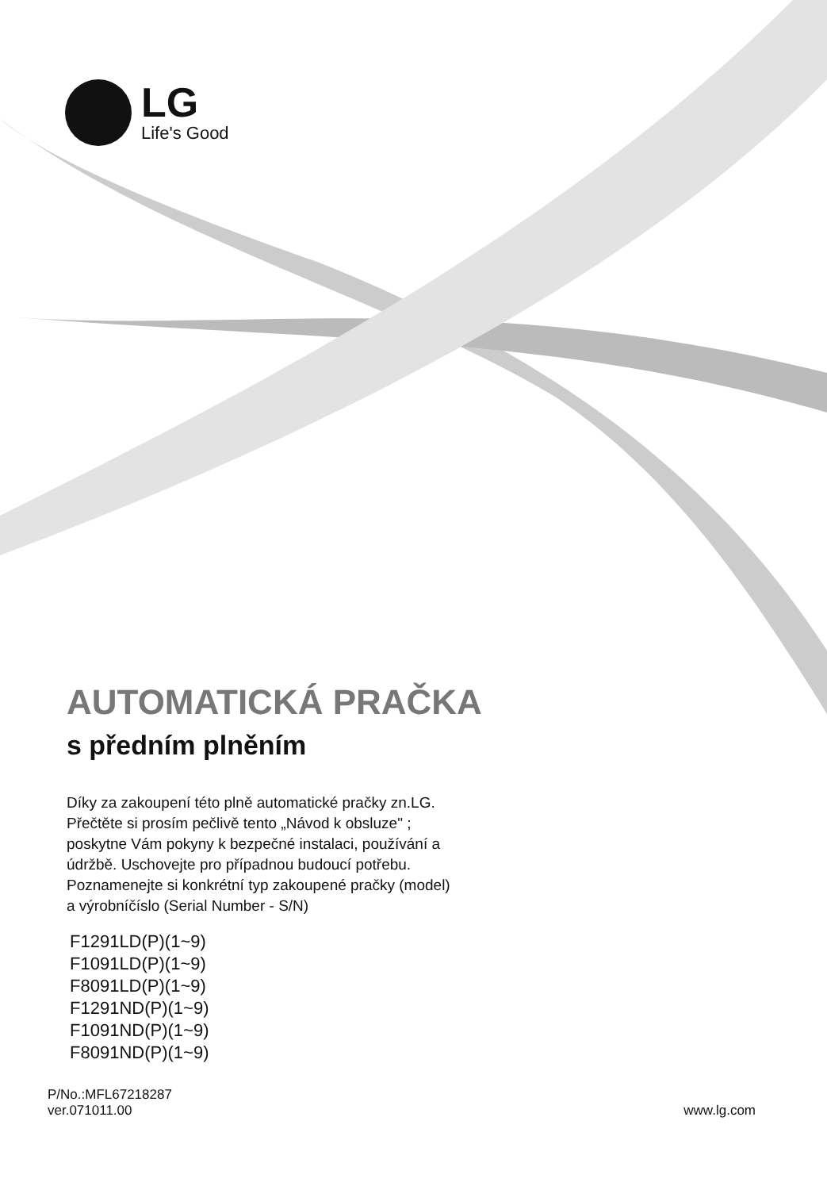LG
Life's Good
AUTOMATICKÁ PRAČKA
s předním plněním
Díky za zakoupení této plně automatické pračky zn.LG.
Přečtěte si prosím pečlivě tento „Návod k obsluze" ;
poskytne Vám pokyny k bezpečné instalaci, používání a
údržbě. Uschovejte pro případnou budoucí potřebu.
Poznamenejte si konkrétní typ zakoupené pračky (model)
a výrobníčíslo (Serial Number - S/N)
F1291LD(P)(1~9)
F1091LD(P)(1~9)
F8091LD(P)(1~9)
F1291ND(P)(1~9)
F1091ND(P)(1~9)
F8091ND(P)(1~9)
P/No.:MFL67218287
ver.071011.00
www.lg.com